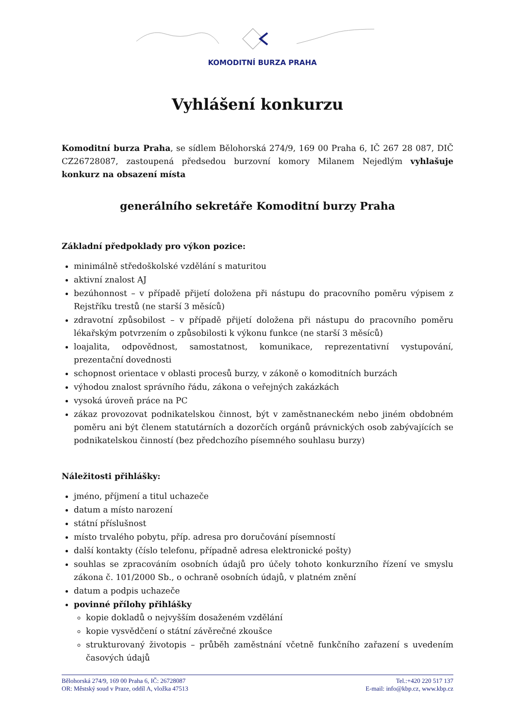KOMODITNÍ BURZA PRAHA
Vyhlášení konkurzu
Komoditní burza Praha, se sídlem Bělohorská 274/9, 169 00 Praha 6, IČ 267 28 087, DIČ CZ26728087, zastoupená předsedou burzovní komory Milanem Nejedlým vyhlašuje konkurz na obsazení místa
generálního sekretáře Komoditní burzy Praha
Základní předpoklady pro výkon pozice:
minimálně středoškolské vzdělání s maturitou
aktivní znalost AJ
bezúhonnost – v případě přijetí doložena při nástupu do pracovního poměru výpisem z Rejstříku trestů (ne starší 3 měsíců)
zdravotní způsobilost – v případě přijetí doložena při nástupu do pracovního poměru lékařským potvrzením o způsobilosti k výkonu funkce (ne starší 3 měsíců)
loajalita, odpovědnost, samostatnost, komunikace, reprezentativní vystupování, prezentační dovednosti
schopnost orientace v oblasti procesů burzy, v zákoně o komoditních burzách
výhodou znalost správního řádu, zákona o veřejných zakázkách
vysoká úroveň práce na PC
zákaz provozovat podnikatelskou činnost, být v zaměstnaneckém nebo jiném obdobném poměru ani být členem statutárních a dozorčích orgánů právnických osob zabývajících se podnikatelskou činností (bez předchozího písemného souhlasu burzy)
Náležitosti přihlášky:
jméno, příjmení a titul uchazeče
datum a místo narození
státní příslušnost
místo trvalého pobytu, příp. adresa pro doručování písemností
další kontakty (číslo telefonu, případně adresa elektronické pošty)
souhlas se zpracováním osobních údajů pro účely tohoto konkurzního řízení ve smyslu zákona č. 101/2000 Sb., o ochraně osobních údajů, v platném znění
datum a podpis uchazeče
povinné přílohy přihlášky
kopie dokladů o nejvyšším dosaženém vzdělání
kopie vysvědčení o státní závěrečné zkoušce
strukturovaný životopis – průběh zaměstnání včetně funkčního zařazení s uvedením časových údajů
Bělohorská 274/9, 169 00 Praha 6, IČ: 26728087
OR: Městský soud v Praze, oddíl A, vložka 47513
Tel.:+420 220 517 137
E-mail: info@kbp.cz, www.kbp.cz